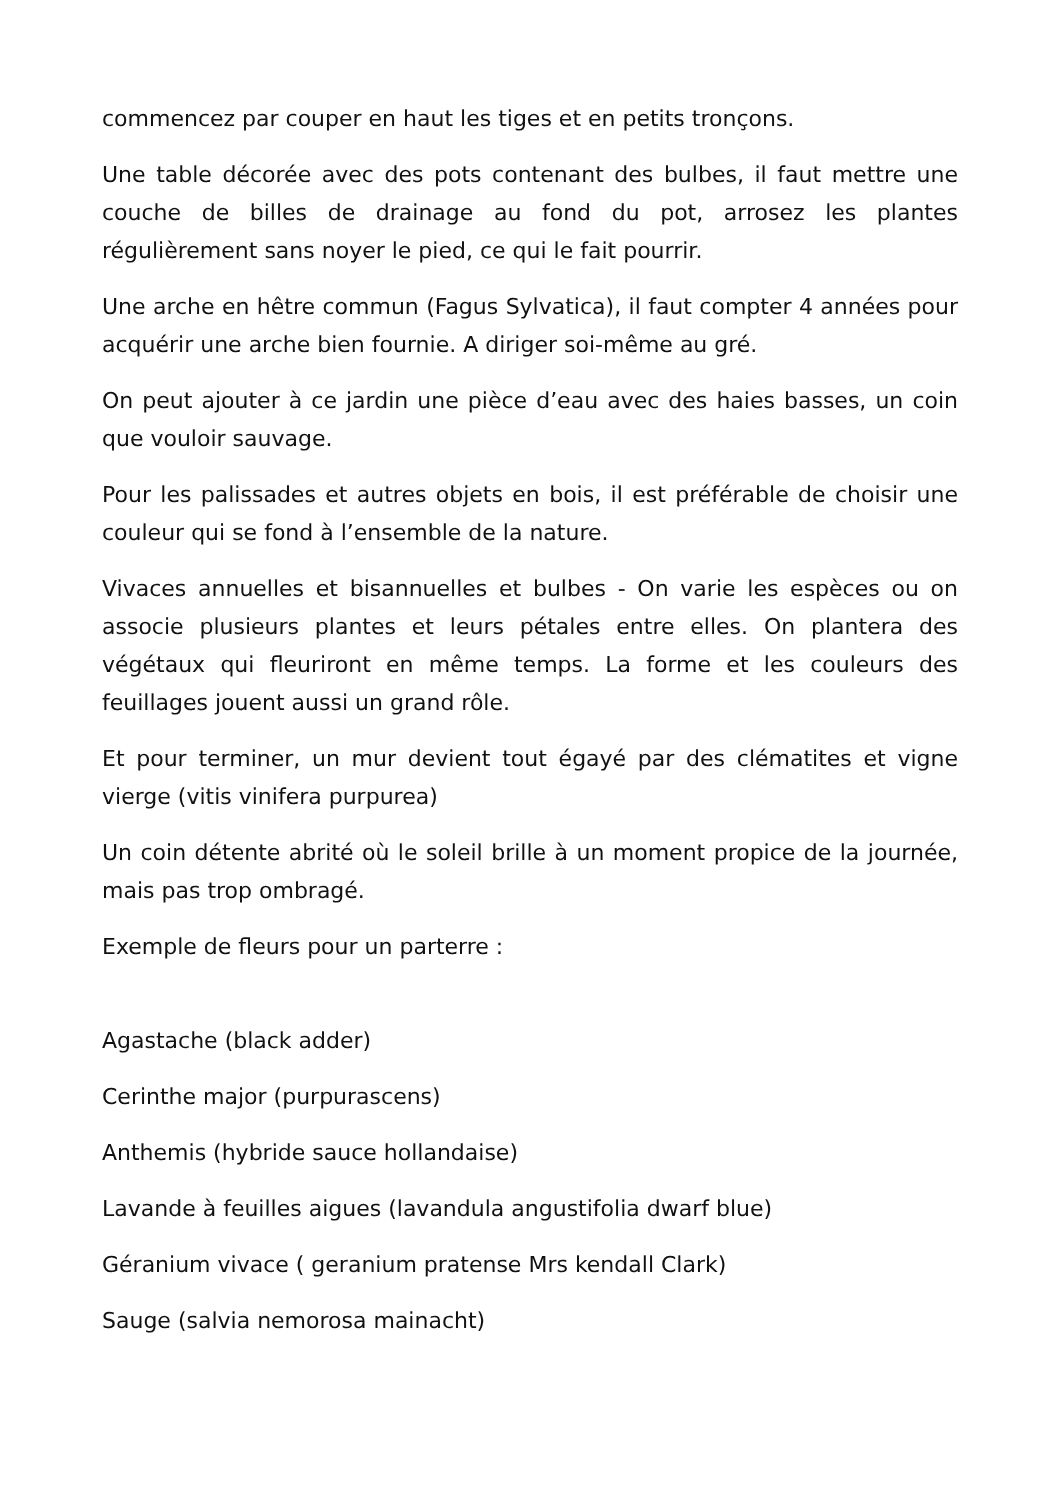commencez par couper en haut les tiges et en petits tronçons.
Une table décorée avec des pots contenant des bulbes, il faut mettre une couche de billes de drainage au fond du pot, arrosez les plantes régulièrement sans noyer le pied, ce qui le fait pourrir.
Une arche en hêtre commun (Fagus Sylvatica), il faut compter 4 années pour acquérir une arche bien fournie. A diriger soi-même au gré.
On peut ajouter à ce jardin une pièce d’eau avec des haies basses, un coin que vouloir sauvage.
Pour les palissades et autres objets en bois, il est préférable de choisir une couleur qui se fond à l’ensemble de la nature.
Vivaces annuelles et bisannuelles et bulbes - On varie les espèces ou on associe plusieurs plantes et leurs pétales entre elles. On plantera des végétaux qui fleuriront en même temps. La forme et les couleurs des feuillages jouent aussi un grand rôle.
Et pour terminer, un mur devient tout égayé par des clématites et vigne vierge (vitis vinifera purpurea)
Un coin détente abrité où le soleil brille à un moment propice de la journée, mais pas trop ombragé.
Exemple de fleurs pour un parterre :
Agastache (black adder)
Cerinthe major (purpurascens)
Anthemis (hybride sauce hollandaise)
Lavande à feuilles aigues (lavandula angustifolia dwarf blue)
Géranium vivace ( geranium pratense Mrs kendall Clark)
Sauge (salvia nemorosa mainacht)